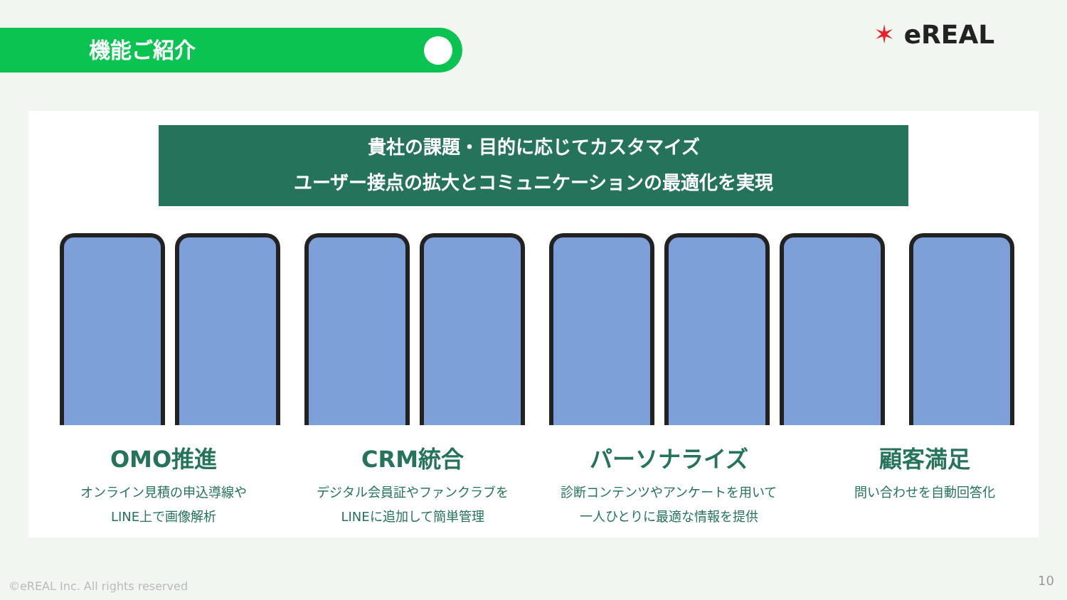機能ご紹介 ✶ eREAL
貴社の課題・目的に応じてカスタマイズ
ユーザー接点の拡大とコミュニケーションの最適化を実現
OMO推進
オンライン見積の申込導線や
LINE上で画像解析
CRM統合
デジタル会員証やファンクラブを
LINEに追加して簡単管理
パーソナライズ
診断コンテンツやアンケートを用いて
一人ひとりに最適な情報を提供
顧客満足
問い合わせを自動回答化
©eREAL Inc. All rights reserved
10